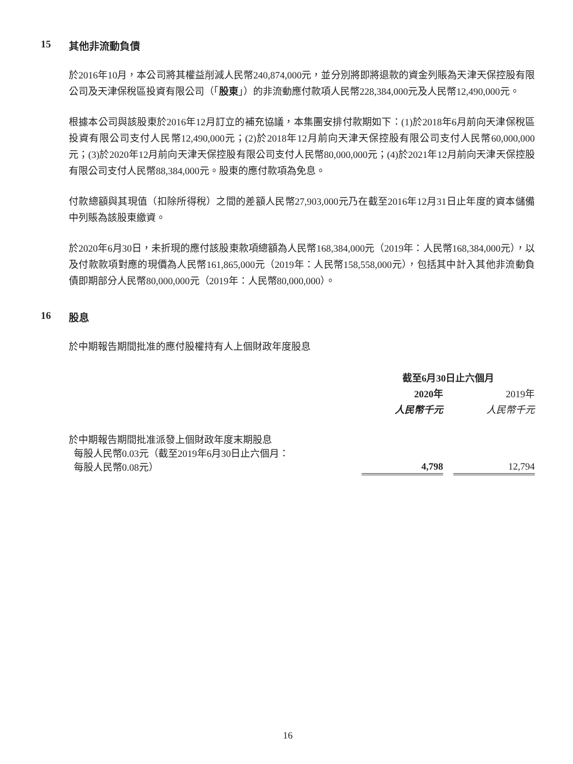15 其他非流動負債
於2016年10月，本公司將其權益削減人民幣240,874,000元，並分別將即將退款的資金列賬為天津天保控股有限公司及天津保稅區投資有限公司（「股東」）的非流動應付款項人民幣228,384,000元及人民幣12,490,000元。
根據本公司與該股東於2016年12月訂立的補充協議，本集團安排付款期如下：(1)於2018年6月前向天津保稅區投資有限公司支付人民幣12,490,000元；(2)於2018年12月前向天津天保控股有限公司支付人民幣60,000,000元；(3)於2020年12月前向天津天保控股有限公司支付人民幣80,000,000元；(4)於2021年12月前向天津天保控股有限公司支付人民幣88,384,000元。股東的應付款項為免息。
付款總額與其現值（扣除所得稅）之間的差額人民幣27,903,000元乃在截至2016年12月31日止年度的資本儲備中列賬為該股東繳資。
於2020年6月30日，未折現的應付該股東款項總額為人民幣168,384,000元（2019年：人民幣168,384,000元），以及付款款項對應的現價為人民幣161,865,000元（2019年：人民幣158,558,000元），包括其中計入其他非流動負債即期部分人民幣80,000,000元（2019年：人民幣80,000,000）。
16 股息
於中期報告期間批准的應付股權持有人上個財政年度股息
| | 截至6月30日止六個月 | | |
| | 2020年 | | 2019年 |
| | 人民幣千元 | | 人民幣千元 |
| 於中期報告期間批准派發上個財政年度末期股息 每股人民幣0.03元（截至2019年6月30日止六個月： 每股人民幣0.08元） | 4,798 | | 12,794 |
16